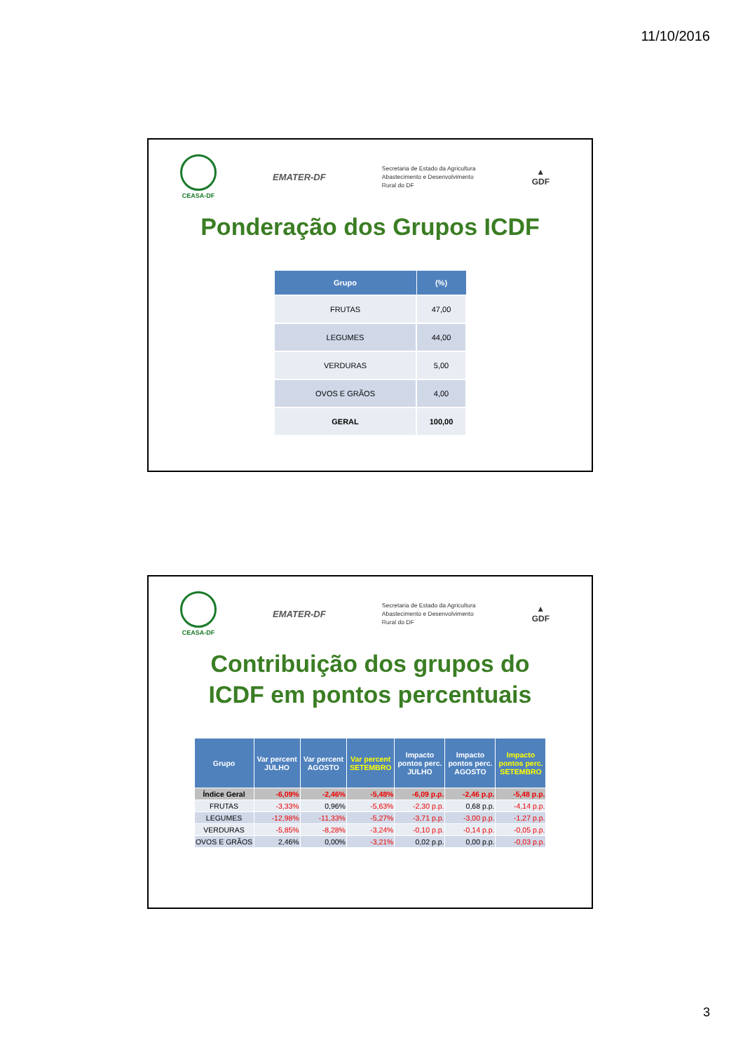11/10/2016
CEASA-DF
EMATER-DF
Secretaria de Estado da Agricultura
Abastecimento e Desenvolvimento
Rural do DF
▲
GDF
Ponderação dos Grupos ICDF
| Grupo | (%) |
| --- | --- |
| FRUTAS | 47,00 |
| LEGUMES | 44,00 |
| VERDURAS | 5,00 |
| OVOS E GRÃOS | 4,00 |
| GERAL | 100,00 |
CEASA-DF
EMATER-DF
Secretaria de Estado da Agricultura
Abastecimento e Desenvolvimento
Rural do DF
▲
GDF
Contribuição dos grupos do
ICDF em pontos percentuais
| Grupo | Var percent JULHO | Var percent AGOSTO | Var percent SETEMBRO | Impacto pontos perc. JULHO | Impacto pontos perc. AGOSTO | Impacto pontos perc. SETEMBRO |
| --- | --- | --- | --- | --- | --- | --- |
| Índice Geral | -6,09% | -2,46% | -5,48% | -6,09 p.p. | -2,46 p.p. | -5,48 p.p. |
| FRUTAS | -3,33% | 0,96% | -5,63% | -2,30 p.p. | 0,68 p.p. | -4,14 p.p. |
| LEGUMES | -12,98% | -11,33% | -5,27% | -3,71 p.p. | -3,00 p.p. | -1,27 p.p. |
| VERDURAS | -5,85% | -8,28% | -3,24% | -0,10 p.p. | -0,14 p.p. | -0,05 p.p. |
| OVOS E GRÃOS | 2,46% | 0,00% | -3,21% | 0,02 p.p. | 0,00 p.p. | -0,03 p.p. |
3